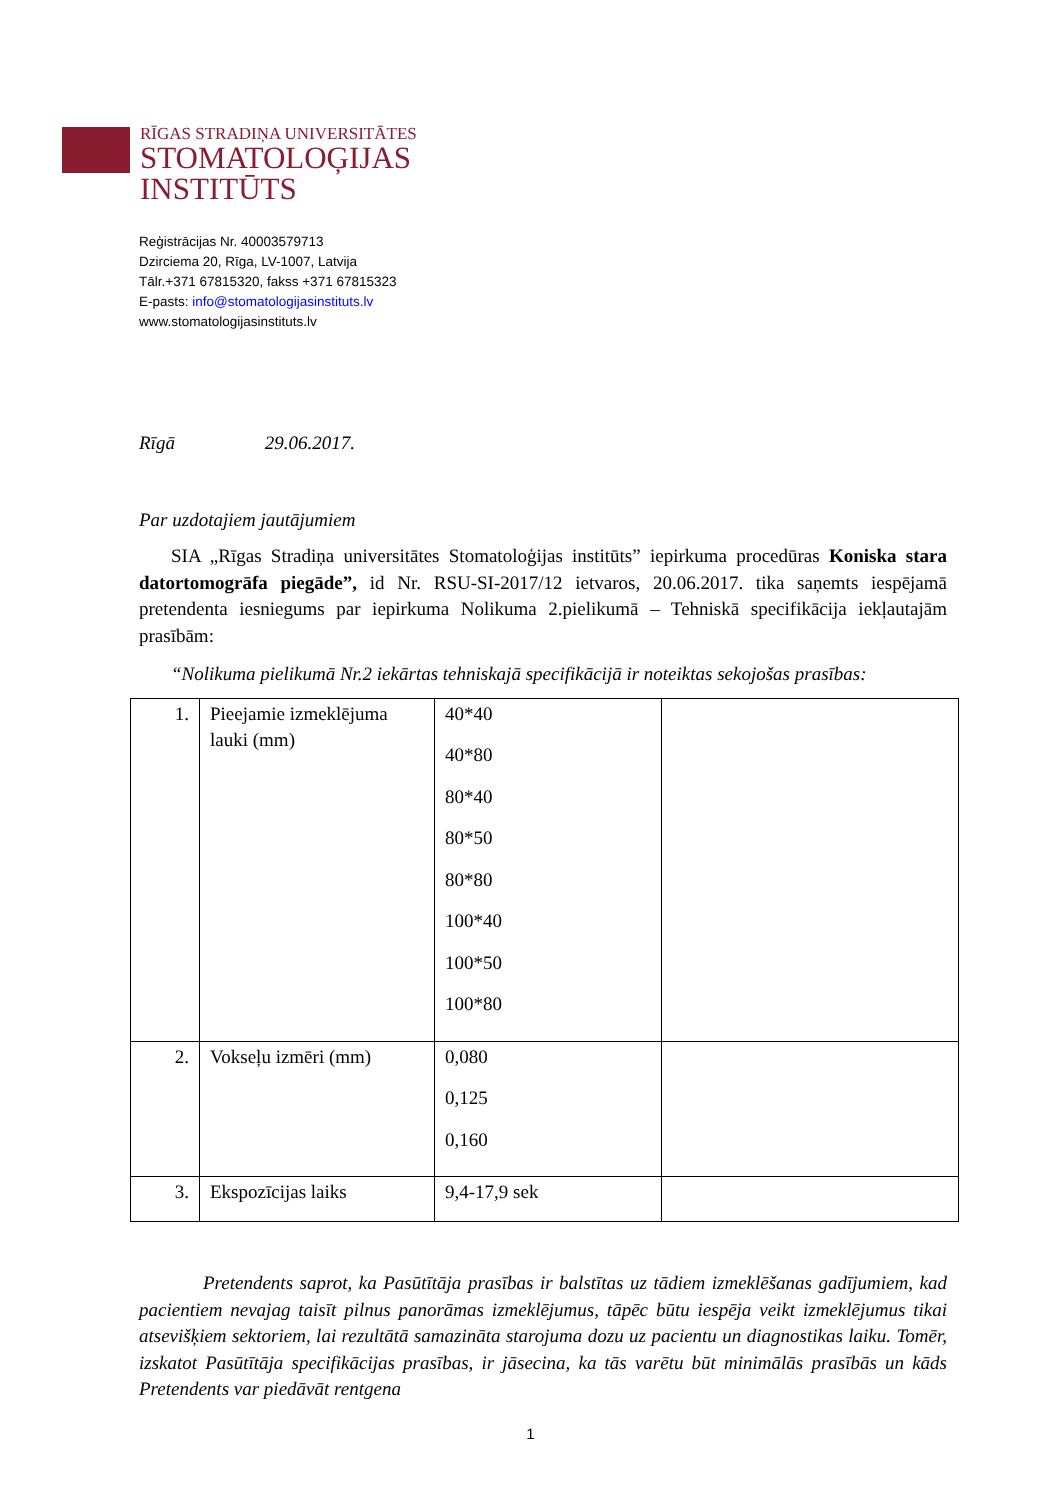RĪGAS STRADIŅA UNIVERSITĀTES
STOMATOLOĢIJAS
INSTITŪTS
Reģistrācijas Nr. 40003579713
Dzirciema 20, Rīga, LV-1007, Latvija
Tālr.+371 67815320, fakss +371 67815323
E-pasts: info@stomatologijasinstituts.lv
www.stomatologijasinstituts.lv
Rīgā 29.06.2017.
Par uzdotajiem jautājumiem
SIA „Rīgas Stradiņa universitātes Stomatoloģijas institūts” iepirkuma procedūras Koniska stara datortomogrāfa piegāde”, id Nr. RSU-SI-2017/12 ietvaros, 20.06.2017. tika saņemts iespējamā pretendenta iesniegums par iepirkuma Nolikuma 2.pielikumā – Tehniskā specifikācija iekļautajām prasībām:
“Nolikuma pielikumā Nr.2 iekārtas tehniskajā specifikācijā ir noteiktas sekojošas prasības:
| 1. | Pieejamie izmeklējuma lauki (mm) | 40*40 40*80 80*40 80*50 80*80 100*40 100*50 100*80 | |
| 2. | Vokseļu izmēri (mm) | 0,080 0,125 0,160 | |
| 3. | Ekspozīcijas laiks | 9,4-17,9 sek | |
Pretendents saprot, ka Pasūtītāja prasības ir balstītas uz tādiem izmeklēšanas gadījumiem, kad pacientiem nevajag taisīt pilnus panorāmas izmeklējumus, tāpēc būtu iespēja veikt izmeklējumus tikai atsevišķiem sektoriem, lai rezultātā samazināta starojuma dozu uz pacientu un diagnostikas laiku. Tomēr, izskatot Pasūtītāja specifikācijas prasības, ir jāsecina, ka tās varētu būt minimālās prasībās un kāds Pretendents var piedāvāt rentgena
1